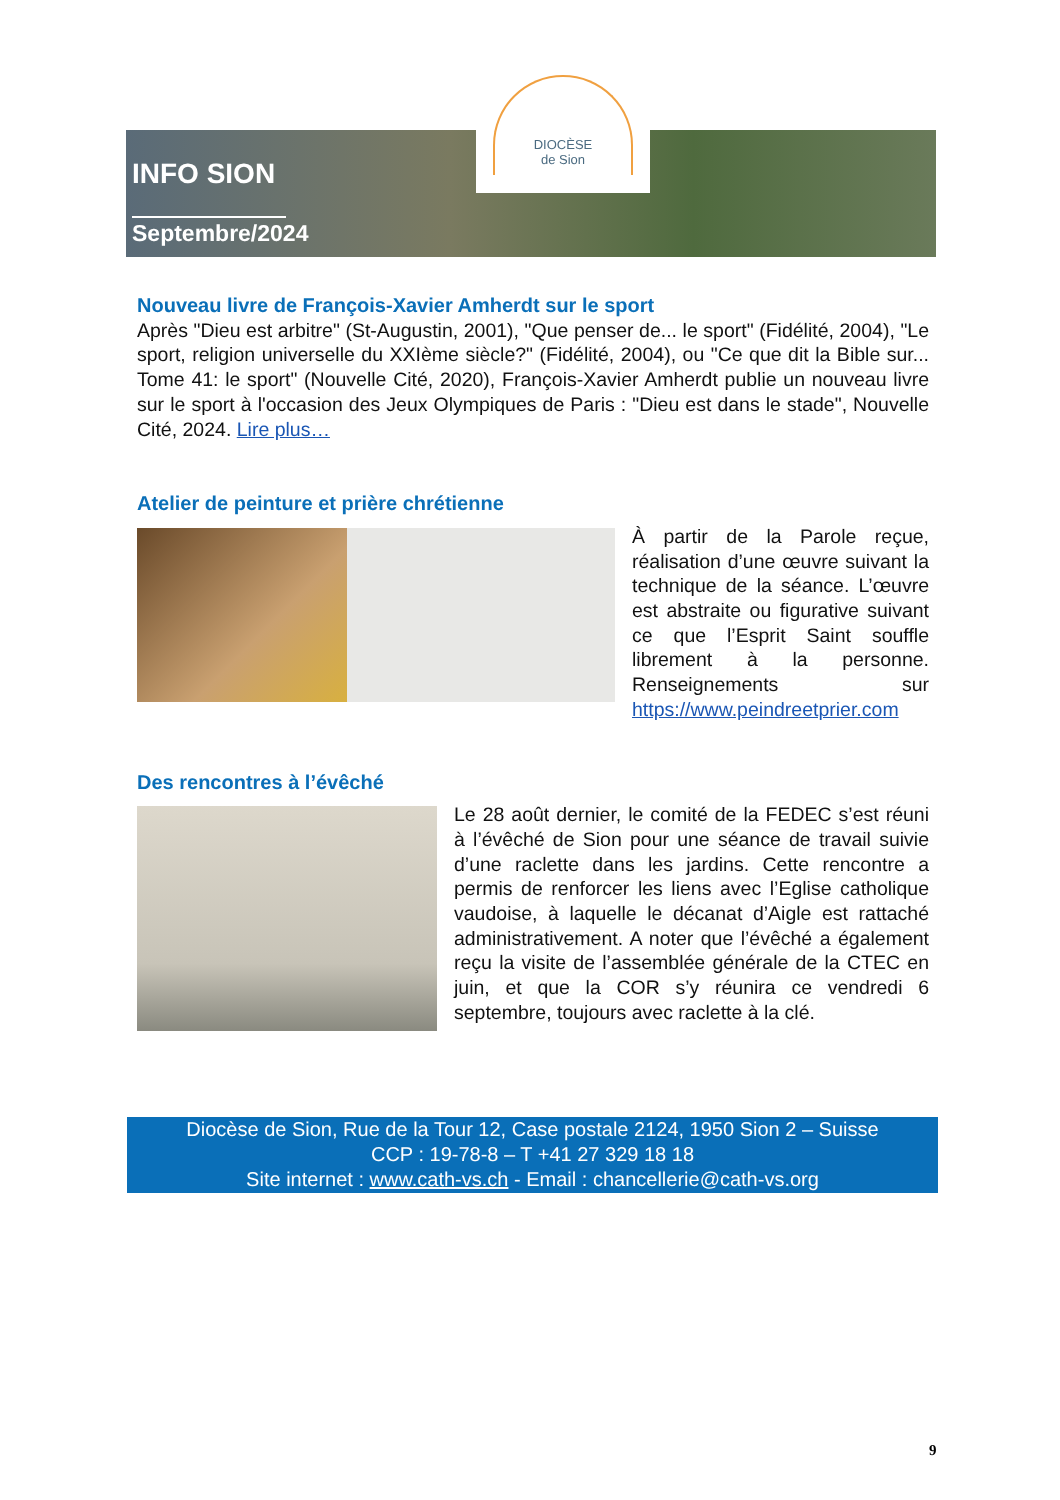DIOCÈSE
de Sion
INFO SION
Septembre/2024
Nouveau livre de François-Xavier Amherdt sur le sport
Après "Dieu est arbitre" (St-Augustin, 2001), "Que penser de... le sport" (Fidélité, 2004), "Le sport, religion universelle du XXIème siècle?" (Fidélité, 2004), ou "Ce que dit la Bible sur... Tome 41: le sport" (Nouvelle Cité, 2020), François-Xavier Amherdt publie un nouveau livre sur le sport à l'occasion des Jeux Olympiques de Paris : "Dieu est dans le stade", Nouvelle Cité, 2024. Lire plus…
Atelier de peinture et prière chrétienne
À partir de la Parole reçue, réalisation d’une œuvre suivant la technique de la séance. L’œuvre est abstraite ou figurative suivant ce que l’Esprit Saint souffle librement à la personne. Renseignements sur https://www.peindreetprier.com
Des rencontres à l’évêché
Le 28 août dernier, le comité de la FEDEC s’est réuni à l’évêché de Sion pour une séance de travail suivie d’une raclette dans les jardins. Cette rencontre a permis de renforcer les liens avec l’Eglise catholique vaudoise, à laquelle le décanat d’Aigle est rattaché administrativement. A noter que l’évêché a également reçu la visite de l’assemblée générale de la CTEC en juin, et que la COR s’y réunira ce vendredi 6 septembre, toujours avec raclette à la clé.
Diocèse de Sion, Rue de la Tour 12, Case postale 2124, 1950 Sion 2 – Suisse
CCP : 19-78-8 – T +41 27 329 18 18
Site internet : www.cath-vs.ch - Email : chancellerie@cath-vs.org
9